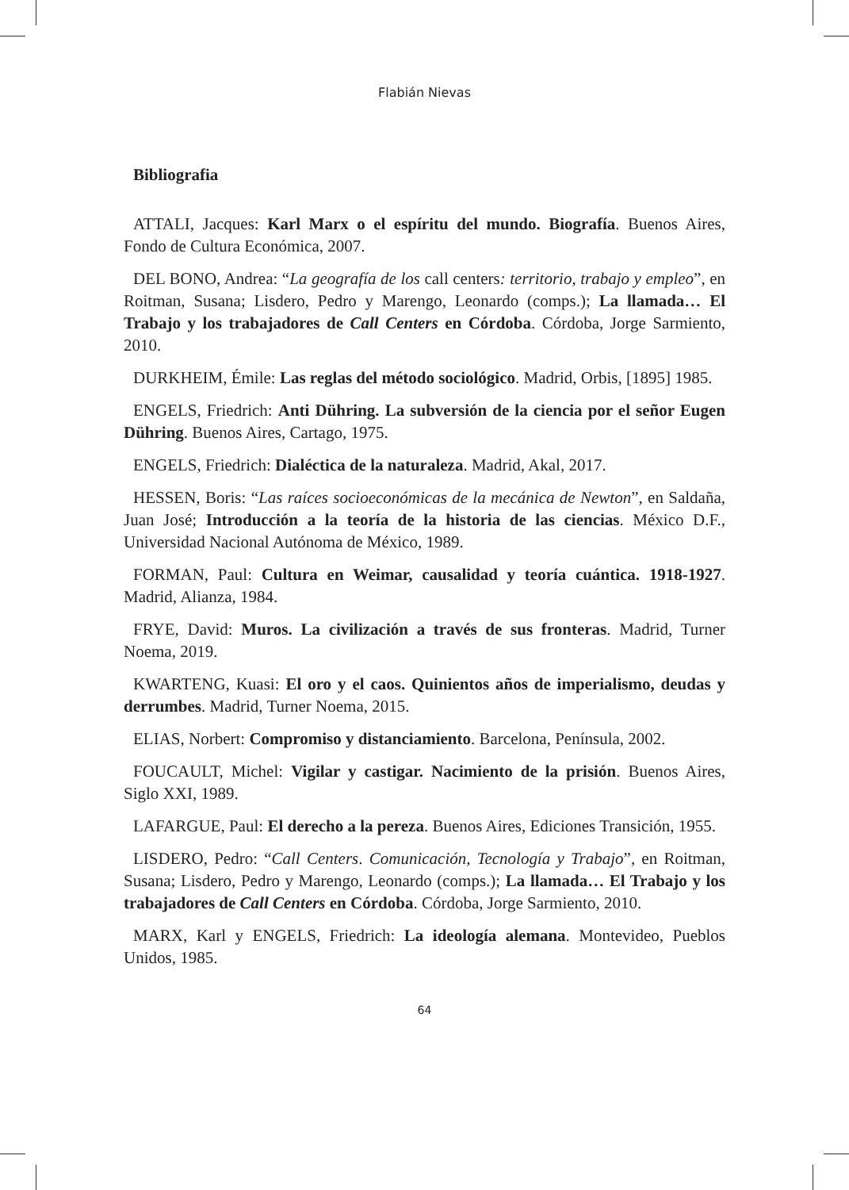Flabián Nievas
Bibliografia
ATTALI, Jacques: Karl Marx o el espíritu del mundo. Biografía. Buenos Aires, Fondo de Cultura Económica, 2007.
DEL BONO, Andrea: “La geografía de los call centers: territorio, trabajo y empleo”, en Roitman, Susana; Lisdero, Pedro y Marengo, Leonardo (comps.); La llamada… El Trabajo y los trabajadores de Call Centers en Córdoba. Córdoba, Jorge Sarmiento, 2010.
DURKHEIM, Émile: Las reglas del método sociológico. Madrid, Orbis, [1895] 1985.
ENGELS, Friedrich: Anti Dühring. La subversión de la ciencia por el señor Eugen Dühring. Buenos Aires, Cartago, 1975.
ENGELS, Friedrich: Dialéctica de la naturaleza. Madrid, Akal, 2017.
HESSEN, Boris: “Las raíces socioeconómicas de la mecánica de Newton”, en Saldaña, Juan José; Introducción a la teoría de la historia de las ciencias. México D.F., Universidad Nacional Autónoma de México, 1989.
FORMAN, Paul: Cultura en Weimar, causalidad y teoría cuántica. 1918-1927. Madrid, Alianza, 1984.
FRYE, David: Muros. La civilización a través de sus fronteras. Madrid, Turner Noema, 2019.
KWARTENG, Kuasi: El oro y el caos. Quinientos años de imperialismo, deudas y derrumbes. Madrid, Turner Noema, 2015.
ELIAS, Norbert: Compromiso y distanciamiento. Barcelona, Península, 2002.
FOUCAULT, Michel: Vigilar y castigar. Nacimiento de la prisión. Buenos Aires, Siglo XXI, 1989.
LAFARGUE, Paul: El derecho a la pereza. Buenos Aires, Ediciones Transición, 1955.
LISDERO, Pedro: “Call Centers. Comunicación, Tecnología y Trabajo”, en Roitman, Susana; Lisdero, Pedro y Marengo, Leonardo (comps.); La llamada… El Trabajo y los trabajadores de Call Centers en Córdoba. Córdoba, Jorge Sarmiento, 2010.
MARX, Karl y ENGELS, Friedrich: La ideología alemana. Montevideo, Pueblos Unidos, 1985.
64